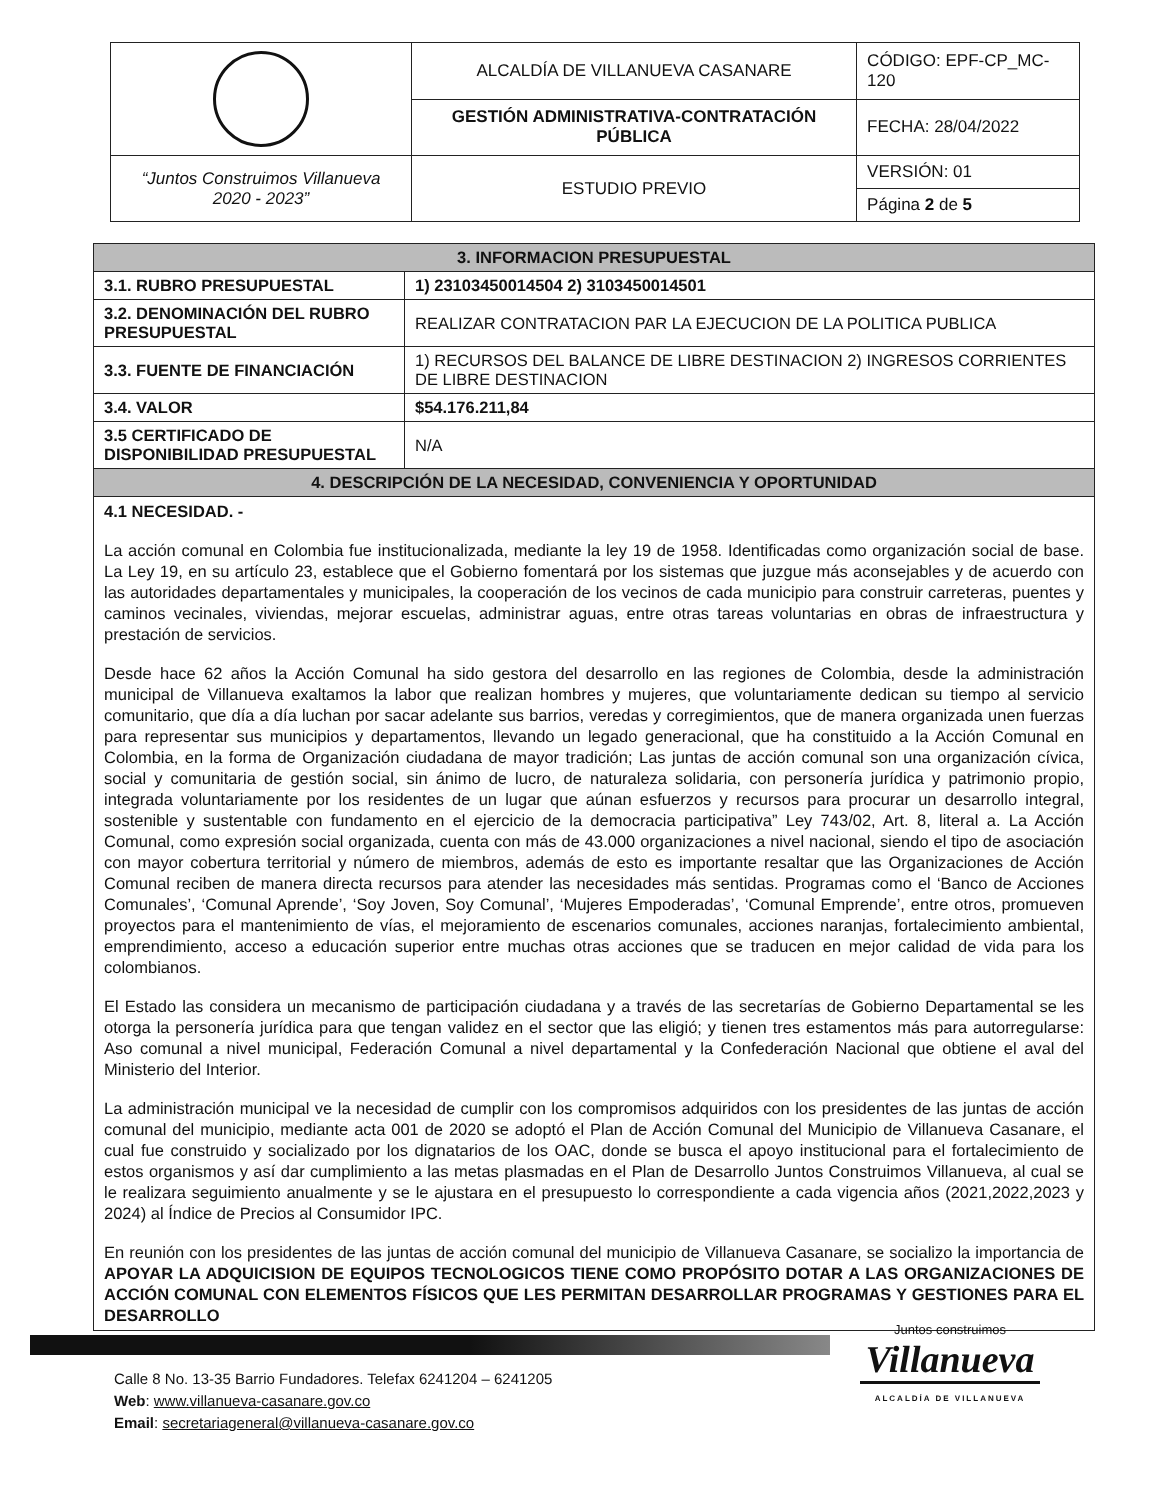| | ALCALDÍA DE VILLANUEVA CASANARE | CÓDIGO: EPF-CP_MC-120 |
| | GESTIÓN ADMINISTRATIVA-CONTRATACIÓN PÚBLICA | FECHA: 28/04/2022 |
| “Juntos Construimos Villanueva 2020 - 2023” | ESTUDIO PREVIO | VERSIÓN: 01 |
| | | Página 2 de 5 |
| 3. INFORMACION PRESUPUESTAL | |
| --- | --- |
| 3.1. RUBRO PRESUPUESTAL | 1) 23103450014504 2) 3103450014501 |
| 3.2. DENOMINACIÓN DEL RUBRO PRESUPUESTAL | REALIZAR CONTRATACION PAR LA EJECUCION DE LA POLITICA PUBLICA |
| 3.3. FUENTE DE FINANCIACIÓN | 1) RECURSOS DEL BALANCE DE LIBRE DESTINACION 2) INGRESOS CORRIENTES DE LIBRE DESTINACION |
| 3.4. VALOR | $54.176.211,84 |
| 3.5 CERTIFICADO DE DISPONIBILIDAD PRESUPUESTAL | N/A |
| 4. DESCRIPCIÓN DE LA NECESIDAD, CONVENIENCIA Y OPORTUNIDAD | |
| 4.1 NECESIDAD. - La acción comunal en Colombia fue institucionalizada, mediante la ley 19 de 1958. Identificadas como organización social de base. La Ley 19, en su artículo 23, establece que el Gobierno fomentará por los sistemas que juzgue más aconsejables y de acuerdo con las autoridades departamentales y municipales, la cooperación de los vecinos de cada municipio para construir carreteras, puentes y caminos vecinales, viviendas, mejorar escuelas, administrar aguas, entre otras tareas voluntarias en obras de infraestructura y prestación de servicios. Desde hace 62 años la Acción Comunal ha sido gestora del desarrollo en las regiones de Colombia, desde la administración municipal de Villanueva exaltamos la labor que realizan hombres y mujeres, que voluntariamente dedican su tiempo al servicio comunitario, que día a día luchan por sacar adelante sus barrios, veredas y corregimientos, que de manera organizada unen fuerzas para representar sus municipios y departamentos, llevando un legado generacional, que ha constituido a la Acción Comunal en Colombia, en la forma de Organización ciudadana de mayor tradición; Las juntas de acción comunal son una organización cívica, social y comunitaria de gestión social, sin ánimo de lucro, de naturaleza solidaria, con personería jurídica y patrimonio propio, integrada voluntariamente por los residentes de un lugar que aúnan esfuerzos y recursos para procurar un desarrollo integral, sostenible y sustentable con fundamento en el ejercicio de la democracia participativa” Ley 743/02, Art. 8, literal a. La Acción Comunal, como expresión social organizada, cuenta con más de 43.000 organizaciones a nivel nacional, siendo el tipo de asociación con mayor cobertura territorial y número de miembros, además de esto es importante resaltar que las Organizaciones de Acción Comunal reciben de manera directa recursos para atender las necesidades más sentidas. Programas como el ‘Banco de Acciones Comunales’, ‘Comunal Aprende’, ‘Soy Joven, Soy Comunal’, ‘Mujeres Empoderadas’, ‘Comunal Emprende’, entre otros, promueven proyectos para el mantenimiento de vías, el mejoramiento de escenarios comunales, acciones naranjas, fortalecimiento ambiental, emprendimiento, acceso a educación superior entre muchas otras acciones que se traducen en mejor calidad de vida para los colombianos. El Estado las considera un mecanismo de participación ciudadana y a través de las secretarías de Gobierno Departamental se les otorga la personería jurídica para que tengan validez en el sector que las eligió; y tienen tres estamentos más para autorregularse: Aso comunal a nivel municipal, Federación Comunal a nivel departamental y la Confederación Nacional que obtiene el aval del Ministerio del Interior. La administración municipal ve la necesidad de cumplir con los compromisos adquiridos con los presidentes de las juntas de acción comunal del municipio, mediante acta 001 de 2020 se adoptó el Plan de Acción Comunal del Municipio de Villanueva Casanare, el cual fue construido y socializado por los dignatarios de los OAC, donde se busca el apoyo institucional para el fortalecimiento de estos organismos y así dar cumplimiento a las metas plasmadas en el Plan de Desarrollo Juntos Construimos Villanueva, al cual se le realizara seguimiento anualmente y se le ajustara en el presupuesto lo correspondiente a cada vigencia años (2021,2022,2023 y 2024) al Índice de Precios al Consumidor IPC. En reunión con los presidentes de las juntas de acción comunal del municipio de Villanueva Casanare, se socializo la importancia de APOYAR LA ADQUICISION DE EQUIPOS TECNOLOGICOS TIENE COMO PROPÓSITO DOTAR A LAS ORGANIZACIONES DE ACCIÓN COMUNAL CON ELEMENTOS FÍSICOS QUE LES PERMITAN DESARROLLAR PROGRAMAS Y GESTIONES PARA EL DESARROLLO | |
Calle 8 No. 13-35 Barrio Fundadores. Telefax 6241204 – 6241205
Web: www.villanueva-casanare.gov.co
Email: secretariageneral@villanueva-casanare.gov.co
Juntos construimos
Villanueva
ALCALDÍA DE VILLANUEVA